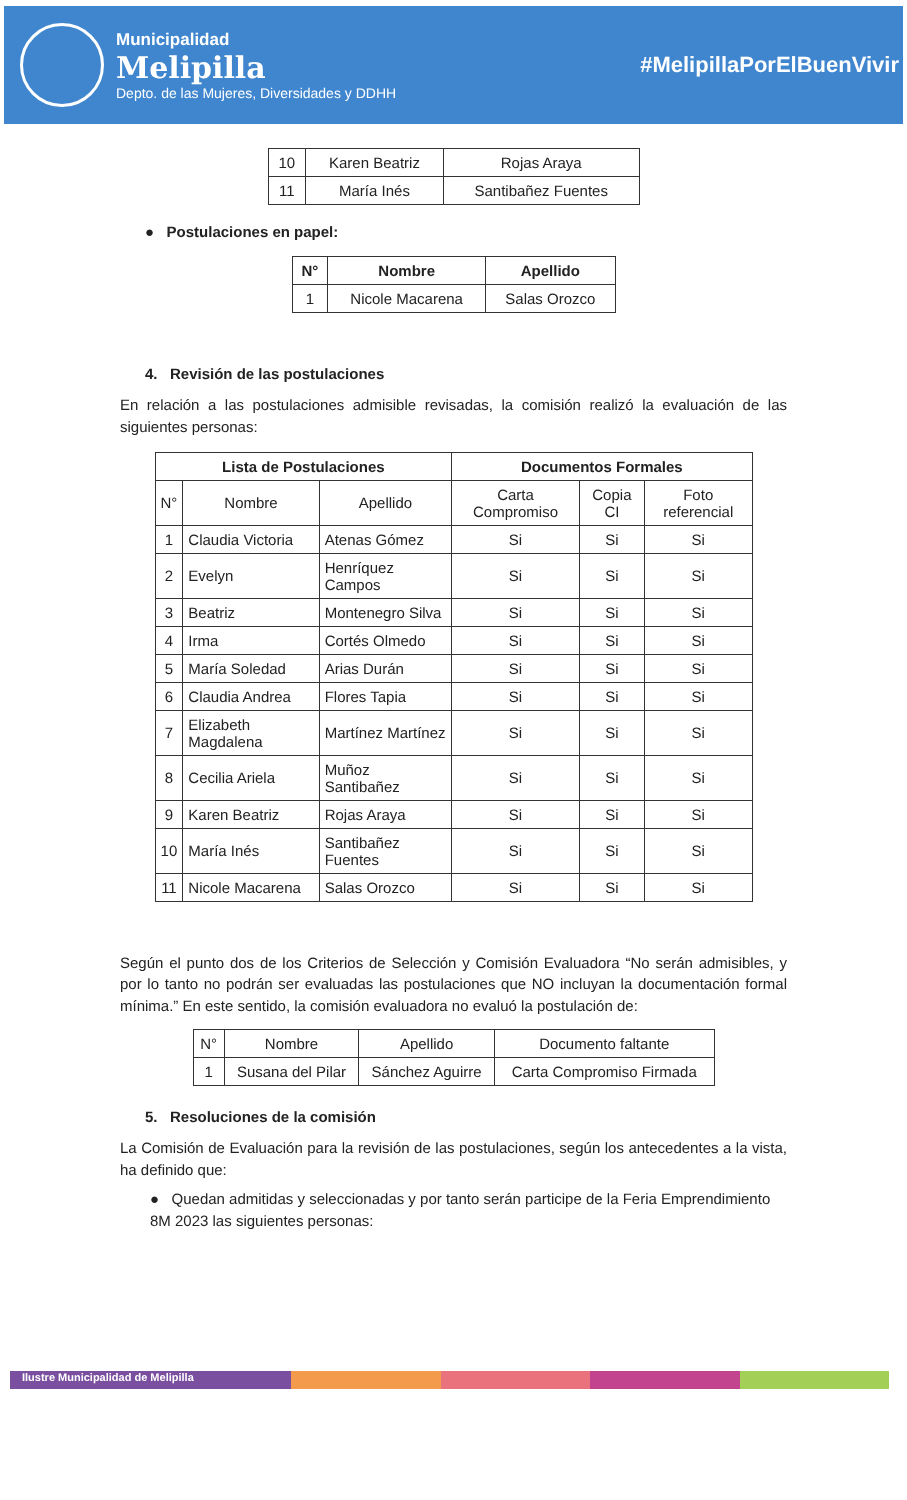Municipalidad
Melipilla
Depto. de las Mujeres, Diversidades y DDHH
#MelipillaPorElBuenVivir
| 10 | Karen Beatriz | Rojas Araya |
| 11 | María Inés | Santibañez Fuentes |
● Postulaciones en papel:
| N° | Nombre | Apellido |
| --- | --- | --- |
| 1 | Nicole Macarena | Salas Orozco |
4. Revisión de las postulaciones
En relación a las postulaciones admisible revisadas, la comisión realizó la evaluación de las siguientes personas:
| Lista de Postulaciones | | | Documentos Formales | | |
| --- | --- | --- | --- | --- | --- |
| N° | Nombre | Apellido | Carta Compromiso | Copia CI | Foto referencial |
| 1 | Claudia Victoria | Atenas Gómez | Si | Si | Si |
| 2 | Evelyn | Henríquez Campos | Si | Si | Si |
| 3 | Beatriz | Montenegro Silva | Si | Si | Si |
| 4 | Irma | Cortés Olmedo | Si | Si | Si |
| 5 | María Soledad | Arias Durán | Si | Si | Si |
| 6 | Claudia Andrea | Flores Tapia | Si | Si | Si |
| 7 | Elizabeth Magdalena | Martínez Martínez | Si | Si | Si |
| 8 | Cecilia Ariela | Muñoz Santibañez | Si | Si | Si |
| 9 | Karen Beatriz | Rojas Araya | Si | Si | Si |
| 10 | María Inés | Santibañez Fuentes | Si | Si | Si |
| 11 | Nicole Macarena | Salas Orozco | Si | Si | Si |
Según el punto dos de los Criterios de Selección y Comisión Evaluadora “No serán admisibles, y por lo tanto no podrán ser evaluadas las postulaciones que NO incluyan la documentación formal mínima.” En este sentido, la comisión evaluadora no evaluó la postulación de:
| N° | Nombre | Apellido | Documento faltante |
| 1 | Susana del Pilar | Sánchez Aguirre | Carta Compromiso Firmada |
5. Resoluciones de la comisión
La Comisión de Evaluación para la revisión de las postulaciones, según los antecedentes a la vista, ha definido que:
● Quedan admitidas y seleccionadas y por tanto serán participe de la Feria Emprendimiento 8M 2023 las siguientes personas:
Ilustre Municipalidad de Melipilla